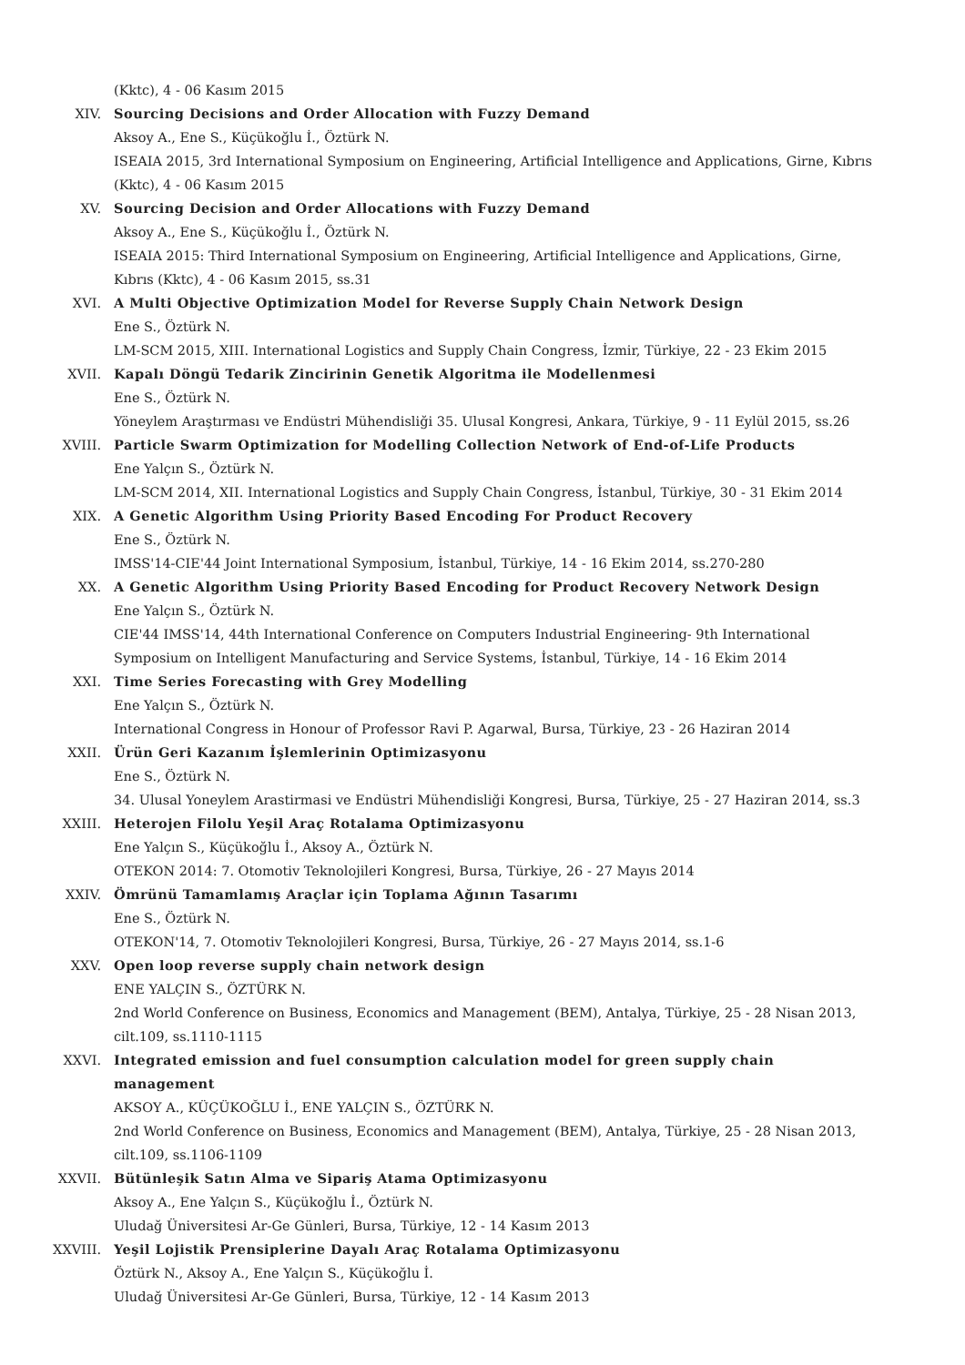(Kktc), 4 - 06 Kasım 2015
XIV. Sourcing Decisions and Order Allocation with Fuzzy Demand
Aksoy A., Ene S., Küçükoğlu İ., Öztürk N.
ISEAIA 2015, 3rd International Symposium on Engineering, Artificial Intelligence and Applications, Girne, Kıbrıs (Kktc), 4 - 06 Kasım 2015
XV. Sourcing Decision and Order Allocations with Fuzzy Demand
Aksoy A., Ene S., Küçükoğlu İ., Öztürk N.
ISEAIA 2015: Third International Symposium on Engineering, Artificial Intelligence and Applications, Girne, Kıbrıs (Kktc), 4 - 06 Kasım 2015, ss.31
XVI. A Multi Objective Optimization Model for Reverse Supply Chain Network Design
Ene S., Öztürk N.
LM-SCM 2015, XIII. International Logistics and Supply Chain Congress, İzmir, Türkiye, 22 - 23 Ekim 2015
XVII. Kapalı Döngü Tedarik Zincirinin Genetik Algoritma ile Modellenmesi
Ene S., Öztürk N.
Yöneylem Araştırması ve Endüstri Mühendisliği 35. Ulusal Kongresi, Ankara, Türkiye, 9 - 11 Eylül 2015, ss.26
XVIII. Particle Swarm Optimization for Modelling Collection Network of End-of-Life Products
Ene Yalçın S., Öztürk N.
LM-SCM 2014, XII. International Logistics and Supply Chain Congress, İstanbul, Türkiye, 30 - 31 Ekim 2014
XIX. A Genetic Algorithm Using Priority Based Encoding For Product Recovery
Ene S., Öztürk N.
IMSS'14-CIE'44 Joint International Symposium, İstanbul, Türkiye, 14 - 16 Ekim 2014, ss.270-280
XX. A Genetic Algorithm Using Priority Based Encoding for Product Recovery Network Design
Ene Yalçın S., Öztürk N.
CIE'44 IMSS'14, 44th International Conference on Computers Industrial Engineering- 9th International Symposium on Intelligent Manufacturing and Service Systems, İstanbul, Türkiye, 14 - 16 Ekim 2014
XXI. Time Series Forecasting with Grey Modelling
Ene Yalçın S., Öztürk N.
International Congress in Honour of Professor Ravi P. Agarwal, Bursa, Türkiye, 23 - 26 Haziran 2014
XXII. Ürün Geri Kazanım İşlemlerinin Optimizasyonu
Ene S., Öztürk N.
34. Ulusal Yoneylem Arastirmasi ve Endüstri Mühendisliği Kongresi, Bursa, Türkiye, 25 - 27 Haziran 2014, ss.3
XXIII. Heterojen Filolu Yeşil Araç Rotalama Optimizasyonu
Ene Yalçın S., Küçükoğlu İ., Aksoy A., Öztürk N.
OTEKON 2014: 7. Otomotiv Teknolojileri Kongresi, Bursa, Türkiye, 26 - 27 Mayıs 2014
XXIV. Ömrünü Tamamlamış Araçlar için Toplama Ağının Tasarımı
Ene S., Öztürk N.
OTEKON'14, 7. Otomotiv Teknolojileri Kongresi, Bursa, Türkiye, 26 - 27 Mayıs 2014, ss.1-6
XXV. Open loop reverse supply chain network design
ENE YALÇIN S., ÖZTÜRK N.
2nd World Conference on Business, Economics and Management (BEM), Antalya, Türkiye, 25 - 28 Nisan 2013, cilt.109, ss.1110-1115
XXVI. Integrated emission and fuel consumption calculation model for green supply chain management
AKSOY A., KÜÇÜKOĞLU İ., ENE YALÇIN S., ÖZTÜRK N.
2nd World Conference on Business, Economics and Management (BEM), Antalya, Türkiye, 25 - 28 Nisan 2013, cilt.109, ss.1106-1109
XXVII. Bütünleşik Satın Alma ve Sipariş Atama Optimizasyonu
Aksoy A., Ene Yalçın S., Küçükoğlu İ., Öztürk N.
Uludağ Üniversitesi Ar-Ge Günleri, Bursa, Türkiye, 12 - 14 Kasım 2013
XXVIII. Yeşil Lojistik Prensiplerine Dayalı Araç Rotalama Optimizasyonu
Öztürk N., Aksoy A., Ene Yalçın S., Küçükoğlu İ.
Uludağ Üniversitesi Ar-Ge Günleri, Bursa, Türkiye, 12 - 14 Kasım 2013